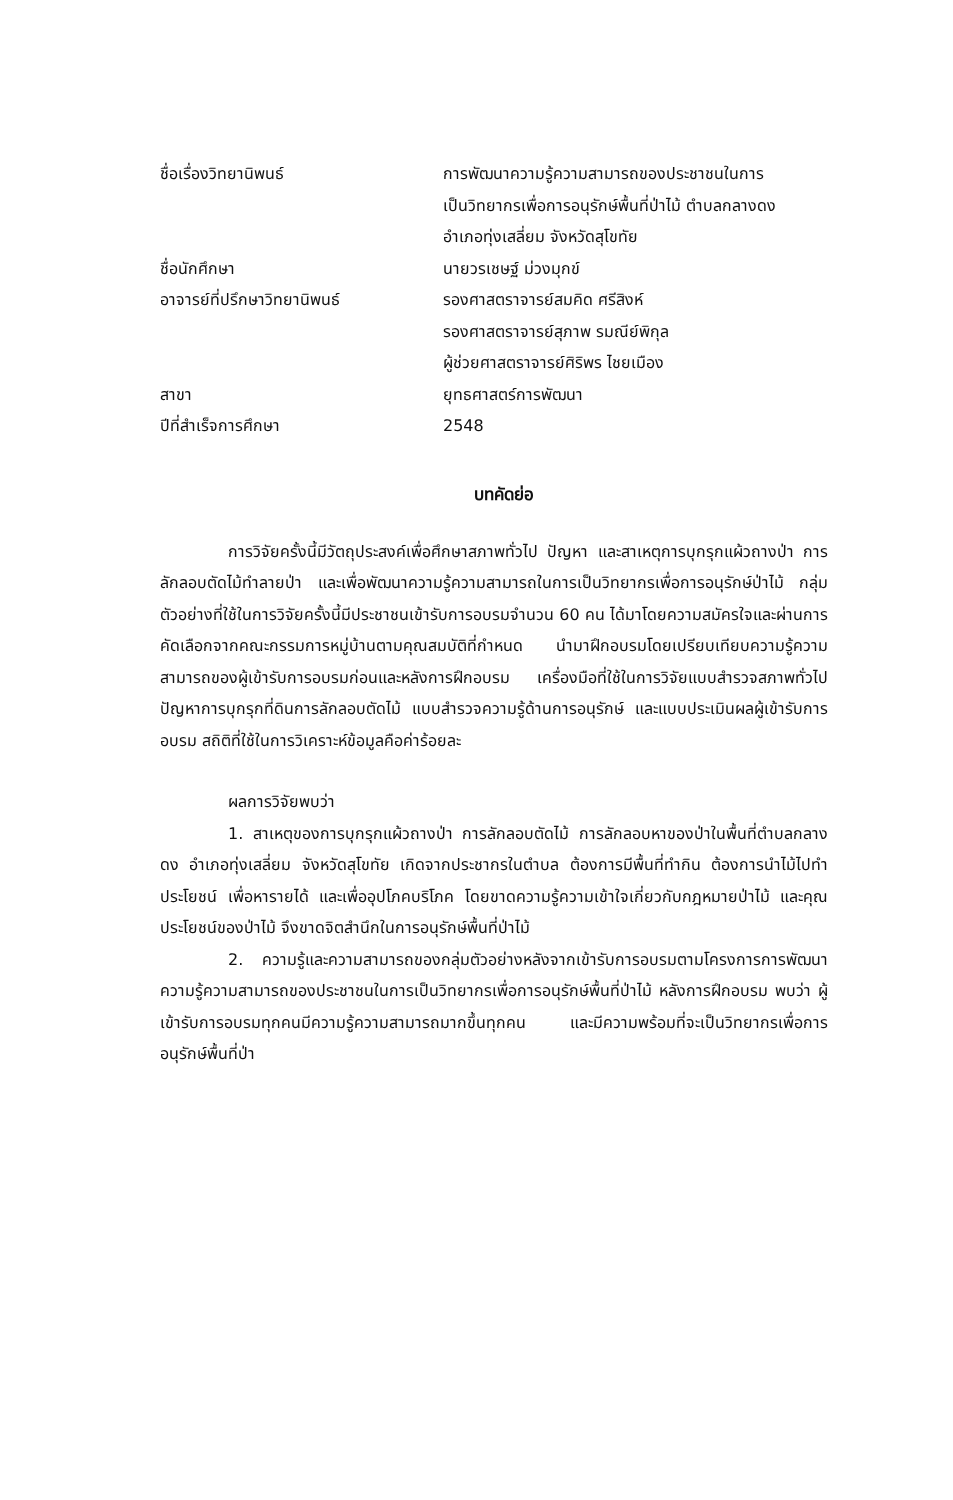| ชื่อเรื่องวิทยานิพนธ์ | การพัฒนาความรู้ความสามารถของประชาชนในการ เป็นวิทยากรเพื่อการอนุรักษ์พื้นที่ป่าไม้ ตำบลกลางดง อำเภอทุ่งเสลี่ยม จังหวัดสุโขทัย |
| ชื่อนักศึกษา | นายวรเชษฐ์ ม่วงมุกข์ |
| อาจารย์ที่ปรึกษาวิทยานิพนธ์ | รองศาสตราจารย์สมคิด ศรีสิงห์ รองศาสตราจารย์สุภาพ รมณีย์พิกุล ผู้ช่วยศาสตราจารย์ศิริพร ไชยเมือง |
| สาขา | ยุทธศาสตร์การพัฒนา |
| ปีที่สำเร็จการศึกษา | 2548 |
บทคัดย่อ
การวิจัยครั้งนี้มีวัตถุประสงค์เพื่อศึกษาสภาพทั่วไป ปัญหา และสาเหตุการบุกรุกแผ้วถางป่า การลักลอบตัดไม้ทำลายป่า และเพื่อพัฒนาความรู้ความสามารถในการเป็นวิทยากรเพื่อการอนุรักษ์ป่าไม้ กลุ่มตัวอย่างที่ใช้ในการวิจัยครั้งนี้มีประชาชนเข้ารับการอบรมจำนวน 60 คน ได้มาโดยความสมัครใจและผ่านการคัดเลือกจากคณะกรรมการหมู่บ้านตามคุณสมบัติที่กำหนด นำมาฝึกอบรมโดยเปรียบเทียบความรู้ความสามารถของผู้เข้ารับการอบรมก่อนและหลังการฝึกอบรม เครื่องมือที่ใช้ในการวิจัยแบบสำรวจสภาพทั่วไปปัญหาการบุกรุกที่ดินการลักลอบตัดไม้ แบบสำรวจความรู้ด้านการอนุรักษ์ และแบบประเมินผลผู้เข้ารับการอบรม สถิติที่ใช้ในการวิเคราะห์ข้อมูลคือค่าร้อยละ
ผลการวิจัยพบว่า
1. สาเหตุของการบุกรุกแผ้วถางป่า การลักลอบตัดไม้ การลักลอบหาของป่าในพื้นที่ตำบลกลางดง อำเภอทุ่งเสลี่ยม จังหวัดสุโขทัย เกิดจากประชากรในตำบล ต้องการมีพื้นที่ทำกิน ต้องการนำไม้ไปทำประโยชน์ เพื่อหารายได้ และเพื่ออุปโภคบริโภค โดยขาดความรู้ความเข้าใจเกี่ยวกับกฎหมายป่าไม้ และคุณประโยชน์ของป่าไม้ จึงขาดจิตสำนึกในการอนุรักษ์พื้นที่ป่าไม้
2. ความรู้และความสามารถของกลุ่มตัวอย่างหลังจากเข้ารับการอบรมตามโครงการการพัฒนาความรู้ความสามารถของประชาชนในการเป็นวิทยากรเพื่อการอนุรักษ์พื้นที่ป่าไม้ หลังการฝึกอบรม พบว่า ผู้เข้ารับการอบรมทุกคนมีความรู้ความสามารถมากขึ้นทุกคน และมีความพร้อมที่จะเป็นวิทยากรเพื่อการอนุรักษ์พื้นที่ป่า